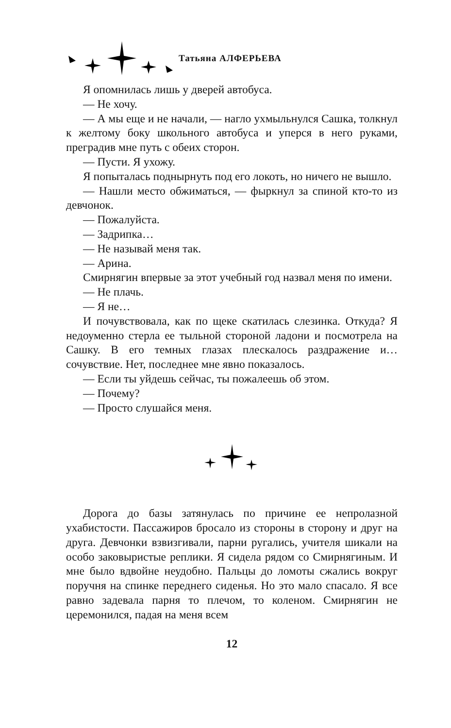Татьяна АЛФЕРЬЕВА
Я опомнилась лишь у дверей автобуса.
— Не хочу.
— А мы еще и не начали, — нагло ухмыльнулся Сашка, толкнул к желтому боку школьного автобуса и уперся в него руками, преградив мне путь с обеих сторон.
— Пусти. Я ухожу.
Я попыталась поднырнуть под его локоть, но ничего не вышло.
— Нашли место обжиматься, — фыркнул за спиной кто-то из девчонок.
— Пожалуйста.
— Задрипка…
— Не называй меня так.
— Арина.
Смирнягин впервые за этот учебный год назвал меня по имени.
— Не плачь.
— Я не…
И почувствовала, как по щеке скатилась слезинка. Откуда? Я недоуменно стерла ее тыльной стороной ладони и посмотрела на Сашку. В его темных глазах плескалось раздражение и… сочувствие. Нет, последнее мне явно показалось.
— Если ты уйдешь сейчас, ты пожалеешь об этом.
— Почему?
— Просто слушайся меня.
Дорога до базы затянулась по причине ее непролазной ухабистости. Пассажиров бросало из стороны в сторону и друг на друга. Девчонки взвизгивали, парни ругались, учителя шикали на особо заковыристые реплики. Я сидела рядом со Смирнягиным. И мне было вдвойне неудобно. Пальцы до ломоты сжались вокруг поручня на спинке переднего сиденья. Но это мало спасало. Я все равно задевала парня то плечом, то коленом. Смирнягин не церемонился, падая на меня всем
12